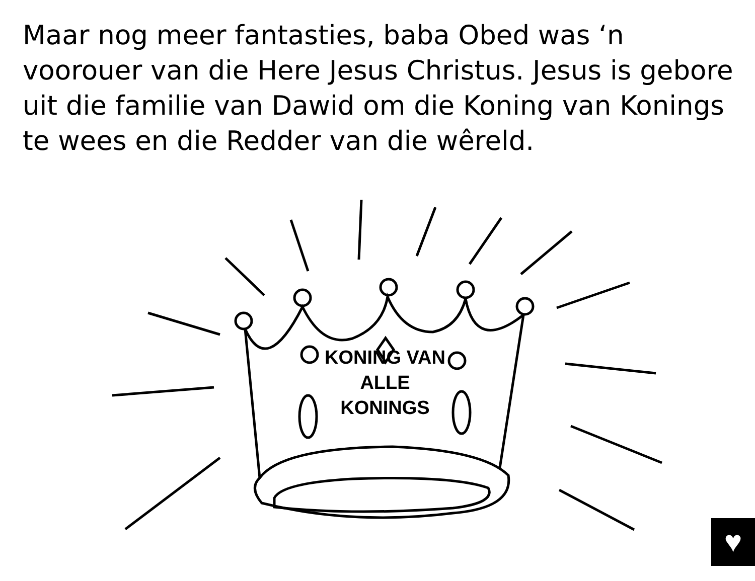Maar nog meer fantasties, baba Obed was ‘n voorouer van die Here Jesus Christus. Jesus is gebore uit die familie van Dawid om die Koning van Konings te wees en die Redder van die wêreld.
KONING VAN ALLE KONINGS
♥